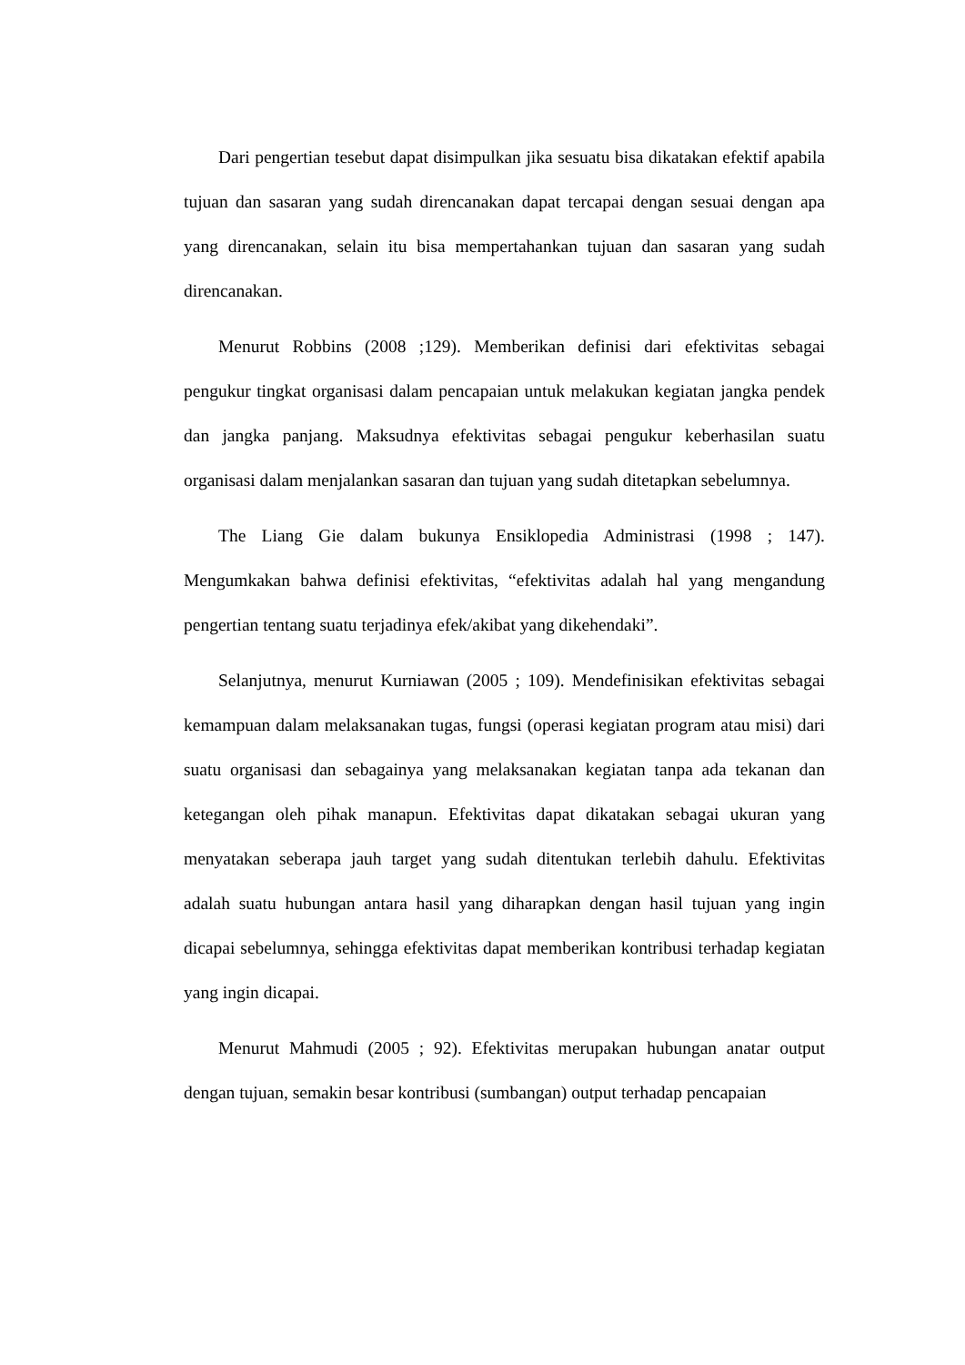Dari pengertian tesebut dapat disimpulkan jika sesuatu bisa dikatakan efektif apabila tujuan dan sasaran yang sudah direncanakan dapat tercapai dengan sesuai dengan apa yang direncanakan, selain itu bisa mempertahankan tujuan dan sasaran yang sudah direncanakan.
Menurut Robbins (2008 ;129). Memberikan definisi dari efektivitas sebagai pengukur tingkat organisasi dalam pencapaian untuk melakukan kegiatan jangka pendek dan jangka panjang. Maksudnya efektivitas sebagai pengukur keberhasilan suatu organisasi dalam menjalankan sasaran dan tujuan yang sudah ditetapkan sebelumnya.
The Liang Gie dalam bukunya Ensiklopedia Administrasi (1998 ; 147). Mengumkakan bahwa definisi efektivitas, “efektivitas adalah hal yang mengandung pengertian tentang suatu terjadinya efek/akibat yang dikehendaki”.
Selanjutnya, menurut Kurniawan (2005 ; 109). Mendefinisikan efektivitas sebagai kemampuan dalam melaksanakan tugas, fungsi (operasi kegiatan program atau misi) dari suatu organisasi dan sebagainya yang melaksanakan kegiatan tanpa ada tekanan dan ketegangan oleh pihak manapun. Efektivitas dapat dikatakan sebagai ukuran yang menyatakan seberapa jauh target yang sudah ditentukan terlebih dahulu. Efektivitas adalah suatu hubungan antara hasil yang diharapkan dengan hasil tujuan yang ingin dicapai sebelumnya, sehingga efektivitas dapat memberikan kontribusi terhadap kegiatan yang ingin dicapai.
Menurut Mahmudi (2005 ; 92). Efektivitas merupakan hubungan anatar output dengan tujuan, semakin besar kontribusi (sumbangan) output terhadap pencapaian